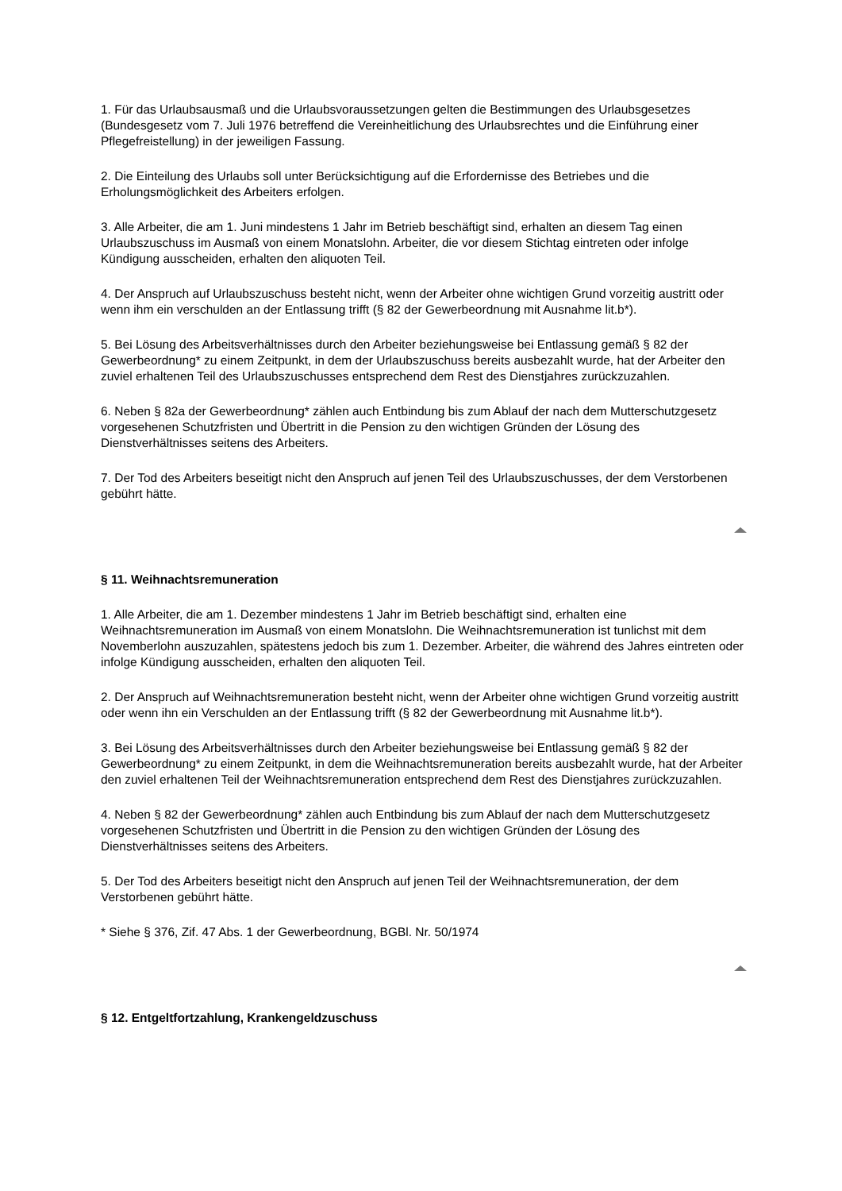1. Für das Urlaubsausmaß und die Urlaubsvoraussetzungen gelten die Bestimmungen des Urlaubsgesetzes (Bundesgesetz vom 7. Juli 1976 betreffend die Vereinheitlichung des Urlaubsrechtes und die Einführung einer Pflegefreistellung) in der jeweiligen Fassung.
2. Die Einteilung des Urlaubs soll unter Berücksichtigung auf die Erfordernisse des Betriebes und die Erholungsmöglichkeit des Arbeiters erfolgen.
3. Alle Arbeiter, die am 1. Juni mindestens 1 Jahr im Betrieb beschäftigt sind, erhalten an diesem Tag einen Urlaubszuschuss im Ausmaß von einem Monatslohn. Arbeiter, die vor diesem Stichtag eintreten oder infolge Kündigung ausscheiden, erhalten den aliquoten Teil.
4. Der Anspruch auf Urlaubszuschuss besteht nicht, wenn der Arbeiter ohne wichtigen Grund vorzeitig austritt oder wenn ihm ein verschulden an der Entlassung trifft (§ 82 der Gewerbeordnung mit Ausnahme lit.b*).
5. Bei Lösung des Arbeitsverhältnisses durch den Arbeiter beziehungsweise bei Entlassung gemäß § 82 der Gewerbeordnung* zu einem Zeitpunkt, in dem der Urlaubszuschuss bereits ausbezahlt wurde, hat der Arbeiter den zuviel erhaltenen Teil des Urlaubszuschusses entsprechend dem Rest des Dienstjahres zurückzuzahlen.
6. Neben § 82a der Gewerbeordnung* zählen auch Entbindung bis zum Ablauf der nach dem Mutterschutzgesetz vorgesehenen Schutzfristen und Übertritt in die Pension zu den wichtigen Gründen der Lösung des Dienstverhältnisses seitens des Arbeiters.
7. Der Tod des Arbeiters beseitigt nicht den Anspruch auf jenen Teil des Urlaubszuschusses, der dem Verstorbenen gebührt hätte.
§ 11. Weihnachtsremuneration
1. Alle Arbeiter, die am 1. Dezember mindestens 1 Jahr im Betrieb beschäftigt sind, erhalten eine Weihnachtsremuneration im Ausmaß von einem Monatslohn. Die Weihnachtsremuneration ist tunlichst mit dem Novemberlohn auszuzahlen, spätestens jedoch bis zum 1. Dezember. Arbeiter, die während des Jahres eintreten oder infolge Kündigung ausscheiden, erhalten den aliquoten Teil.
2. Der Anspruch auf Weihnachtsremuneration besteht nicht, wenn der Arbeiter ohne wichtigen Grund vorzeitig austritt oder wenn ihn ein Verschulden an der Entlassung trifft (§ 82 der Gewerbeordnung mit Ausnahme lit.b*).
3. Bei Lösung des Arbeitsverhältnisses durch den Arbeiter beziehungsweise bei Entlassung gemäß § 82 der Gewerbeordnung* zu einem Zeitpunkt, in dem die Weihnachtsremuneration bereits ausbezahlt wurde, hat der Arbeiter den zuviel erhaltenen Teil der Weihnachtsremuneration entsprechend dem Rest des Dienstjahres zurückzuzahlen.
4. Neben § 82 der Gewerbeordnung* zählen auch Entbindung bis zum Ablauf der nach dem Mutterschutzgesetz vorgesehenen Schutzfristen und Übertritt in die Pension zu den wichtigen Gründen der Lösung des Dienstverhältnisses seitens des Arbeiters.
5. Der Tod des Arbeiters beseitigt nicht den Anspruch auf jenen Teil der Weihnachtsremuneration, der dem Verstorbenen gebührt hätte.
* Siehe § 376, Zif. 47 Abs. 1 der Gewerbeordnung, BGBl. Nr. 50/1974
§ 12. Entgeltfortzahlung, Krankengeldzuschuss